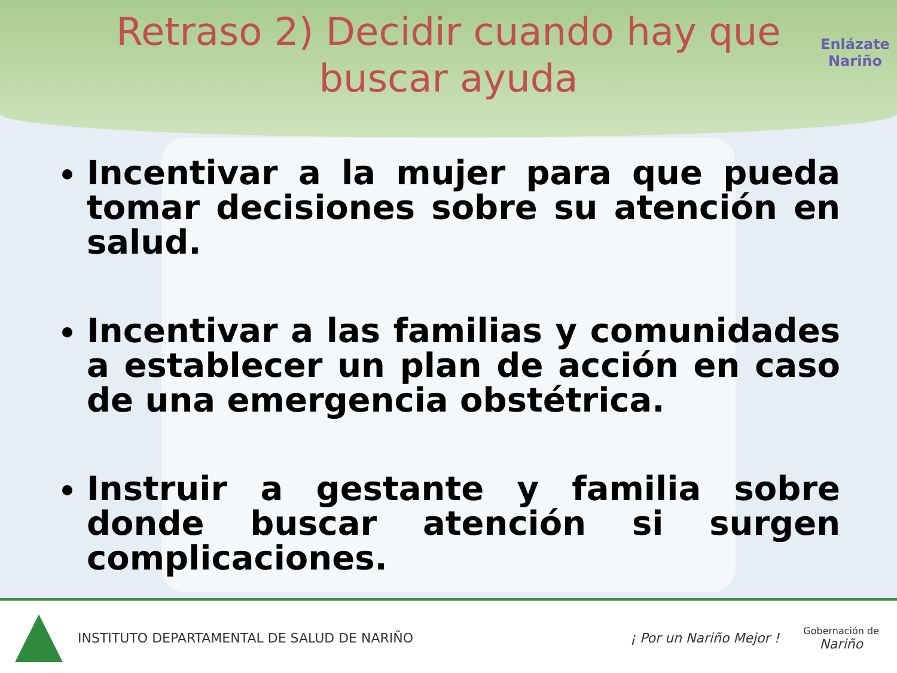Retraso 2) Decidir cuando hay que buscar ayuda
Enlázate
Nariño
Incentivar a la mujer para que pueda tomar decisiones sobre su atención en salud.
Incentivar a las familias y comunidades a establecer un plan de acción en caso de una emergencia obstétrica.
Instruir a gestante y familia sobre donde buscar atención si surgen complicaciones.
INSTITUTO DEPARTAMENTAL DE SALUD DE NARIÑO
¡ Por un Nariño Mejor !
Gobernación de
Nariño